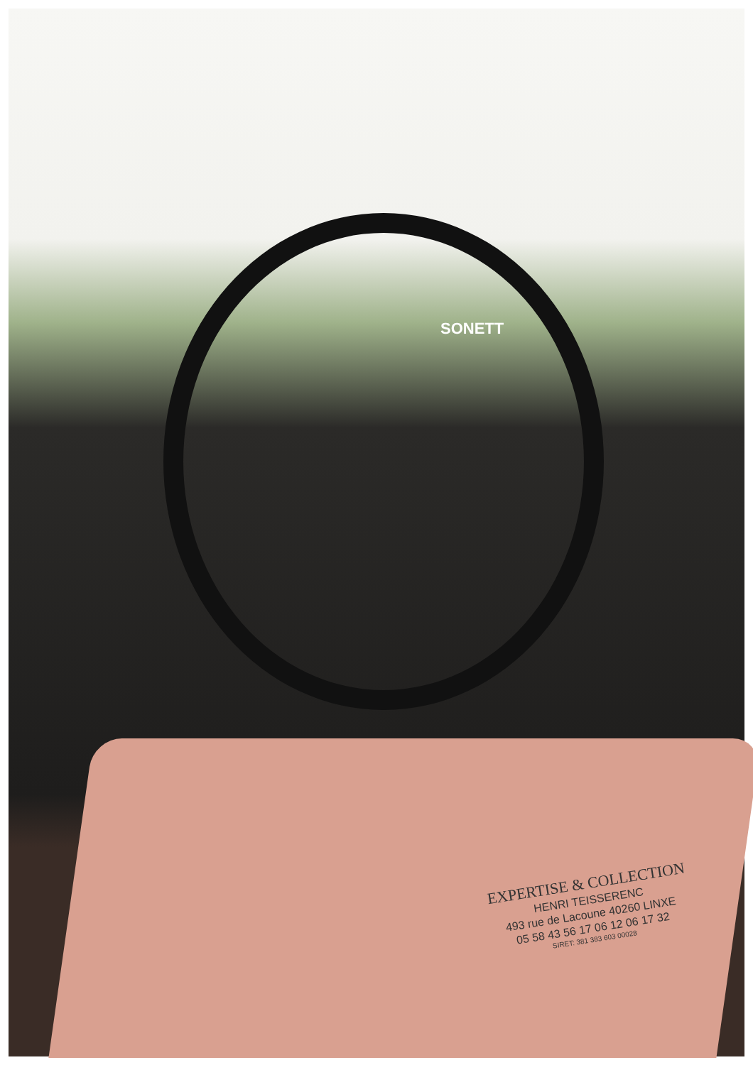SONETT
EXPERTISE & COLLECTION
HENRI TEISSERENC
493 rue de Lacoune 40260 LINXE
05 58 43 56 17 06 12 06 17 32
SIRET: 381 383 603 00028